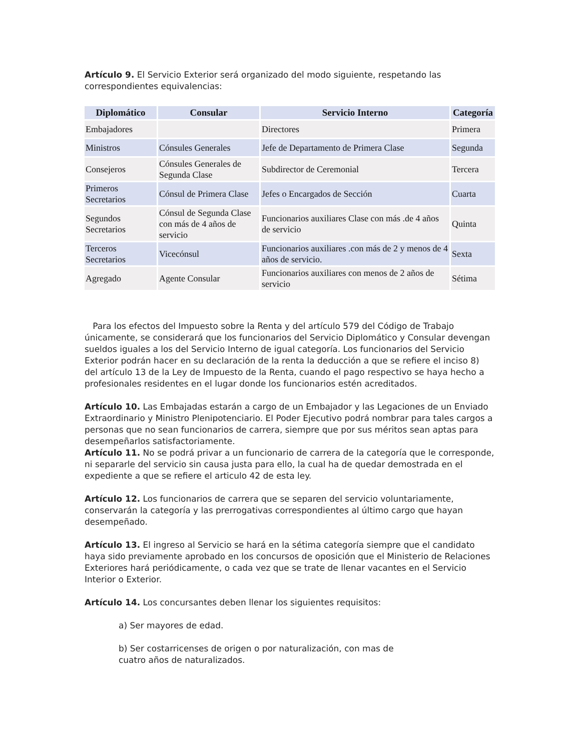Artículo 9. El Servicio Exterior será organizado del modo siguiente, respetando las correspondientes equivalencias:
| Diplomático | Consular | Servicio Interno | Categoría |
| --- | --- | --- | --- |
| Embajadores | | Directores | Primera |
| Ministros | Cónsules Generales | Jefe de Departamento de Primera Clase | Segunda |
| Consejeros | Cónsules Generales de Segunda Clase | Subdirector de Ceremonial | Tercera |
| Primeros Secretarios | Cónsul de Primera Clase | Jefes o Encargados de Sección | Cuarta |
| Segundos Secretarios | Cónsul de Segunda Clase con más de 4 años de servicio | Funcionarios auxiliares Clase con más .de 4 años de servicio | Quinta |
| Terceros Secretarios | Vicecónsul | Funcionarios auxiliares .con más de 2 y menos de 4 años de servicio. | Sexta |
| Agregado | Agente Consular | Funcionarios auxiliares con menos de 2 años de servicio | Sétima |
Para los efectos del Impuesto sobre la Renta y del artículo 579 del Código de Trabajo únicamente, se considerará que los funcionarios del Servicio Diplomático y Consular devengan sueldos iguales a los del Servicio Interno de igual categoría. Los funcionarios del Servicio Exterior podrán hacer en su declaración de la renta la deducción a que se refiere el inciso 8) del artículo 13 de la Ley de Impuesto de la Renta, cuando el pago respectivo se haya hecho a profesionales residentes en el lugar donde los funcionarios estén acreditados.
Artículo 10. Las Embajadas estarán a cargo de un Embajador y las Legaciones de un Enviado Extraordinario y Ministro Plenipotenciario. El Poder Ejecutivo podrá nombrar para tales cargos a personas que no sean funcionarios de carrera, siempre que por sus méritos sean aptas para desempeñarlos satisfactoriamente.
Artículo 11. No se podrá privar a un funcionario de carrera de la categoría que le corresponde, ni separarle del servicio sin causa justa para ello, la cual ha de quedar demostrada en el expediente a que se refiere el articulo 42 de esta ley.
Artículo 12. Los funcionarios de carrera que se separen del servicio voluntariamente, conservarán la categoría y las prerrogativas correspondientes al último cargo que hayan desempeñado.
Artículo 13. El ingreso al Servicio se hará en la sétima categoría siempre que el candidato haya sido previamente aprobado en los concursos de oposición que el Ministerio de Relaciones Exteriores hará periódicamente, o cada vez que se trate de llenar vacantes en el Servicio Interior o Exterior.
Artículo 14. Los concursantes deben llenar los siguientes requisitos:
a) Ser mayores de edad.
b) Ser costarricenses de origen o por naturalización, con mas de
cuatro años de naturalizados.